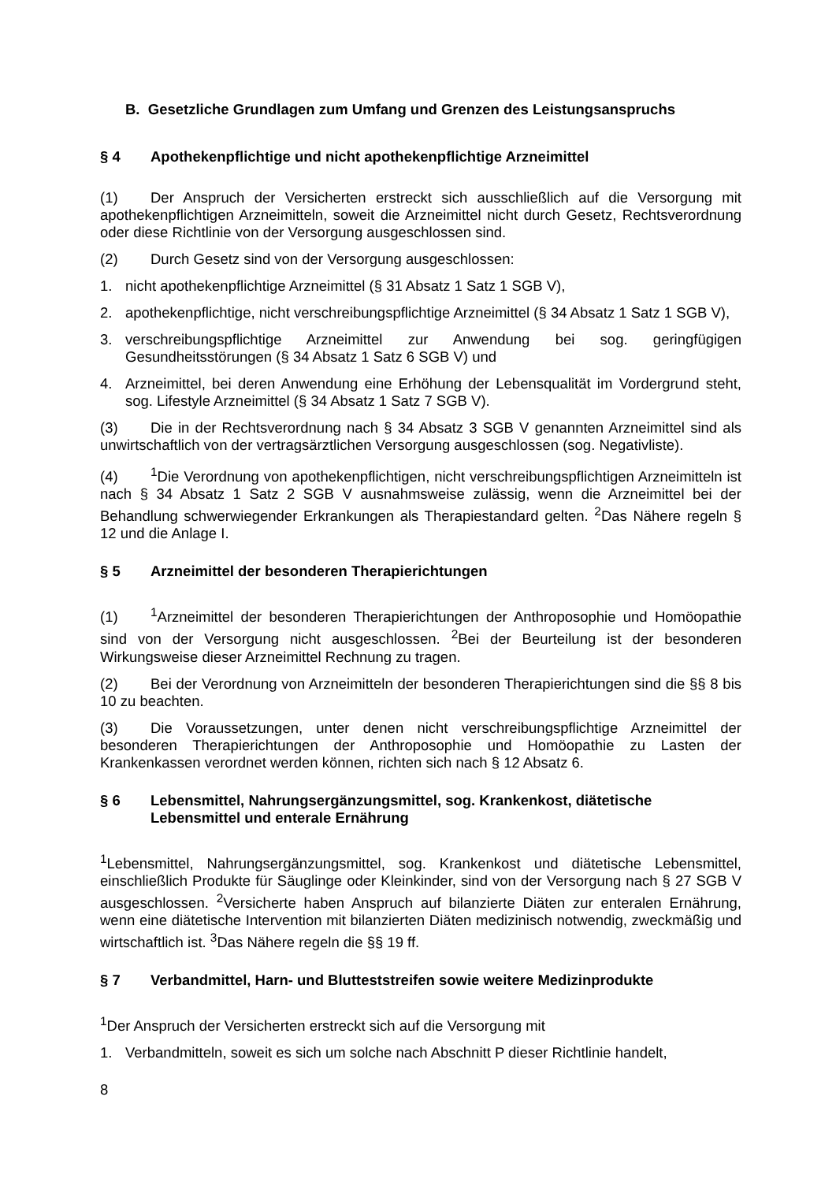B. Gesetzliche Grundlagen zum Umfang und Grenzen des Leistungsanspruchs
§ 4 Apothekenpflichtige und nicht apothekenpflichtige Arzneimittel
(1) Der Anspruch der Versicherten erstreckt sich ausschließlich auf die Versorgung mit apothekenpflichtigen Arzneimitteln, soweit die Arzneimittel nicht durch Gesetz, Rechtsverordnung oder diese Richtlinie von der Versorgung ausgeschlossen sind.
(2) Durch Gesetz sind von der Versorgung ausgeschlossen:
1. nicht apothekenpflichtige Arzneimittel (§ 31 Absatz 1 Satz 1 SGB V),
2. apothekenpflichtige, nicht verschreibungspflichtige Arzneimittel (§ 34 Absatz 1 Satz 1 SGB V),
3. verschreibungspflichtige Arzneimittel zur Anwendung bei sog. geringfügigen Gesundheitsstörungen (§ 34 Absatz 1 Satz 6 SGB V) und
4. Arzneimittel, bei deren Anwendung eine Erhöhung der Lebensqualität im Vordergrund steht, sog. Lifestyle Arzneimittel (§ 34 Absatz 1 Satz 7 SGB V).
(3) Die in der Rechtsverordnung nach § 34 Absatz 3 SGB V genannten Arzneimittel sind als unwirtschaftlich von der vertragsärztlichen Versorgung ausgeschlossen (sog. Negativliste).
(4)<sup>1</sup>Die Verordnung von apothekenpflichtigen, nicht verschreibungspflichtigen Arzneimitteln ist nach § 34 Absatz 1 Satz 2 SGB V ausnahmsweise zulässig, wenn die Arzneimittel bei der Behandlung schwerwiegender Erkrankungen als Therapiestandard gelten. <sup>2</sup>Das Nähere regeln § 12 und die Anlage I.
§ 5 Arzneimittel der besonderen Therapierichtungen
(1)<sup>1</sup>Arzneimittel der besonderen Therapierichtungen der Anthroposophie und Homöopathie sind von der Versorgung nicht ausgeschlossen. <sup>2</sup>Bei der Beurteilung ist der besonderen Wirkungsweise dieser Arzneimittel Rechnung zu tragen.
(2) Bei der Verordnung von Arzneimitteln der besonderen Therapierichtungen sind die §§ 8 bis 10 zu beachten.
(3) Die Voraussetzungen, unter denen nicht verschreibungspflichtige Arzneimittel der besonderen Therapierichtungen der Anthroposophie und Homöopathie zu Lasten der Krankenkassen verordnet werden können, richten sich nach § 12 Absatz 6.
§ 6 Lebensmittel, Nahrungsergänzungsmittel, sog. Krankenkost, diätetische Lebensmittel und enterale Ernährung
<sup>1</sup> Lebensmittel, Nahrungsergänzungsmittel, sog. Krankenkost und diätetische Lebensmittel, einschließlich Produkte für Säuglinge oder Kleinkinder, sind von der Versorgung nach § 27 SGB V ausgeschlossen. <sup>2</sup>Versicherte haben Anspruch auf bilanzierte Diäten zur enteralen Ernährung, wenn eine diätetische Intervention mit bilanzierten Diäten medizinisch notwendig, zweckmäßig und wirtschaftlich ist. <sup>3</sup>Das Nähere regeln die §§ 19 ff.
§ 7 Verbandmittel, Harn- und Blutteststreifen sowie weitere Medizinprodukte
<sup>1</sup> Der Anspruch der Versicherten erstreckt sich auf die Versorgung mit
1. Verbandmitteln, soweit es sich um solche nach Abschnitt P dieser Richtlinie handelt,
8